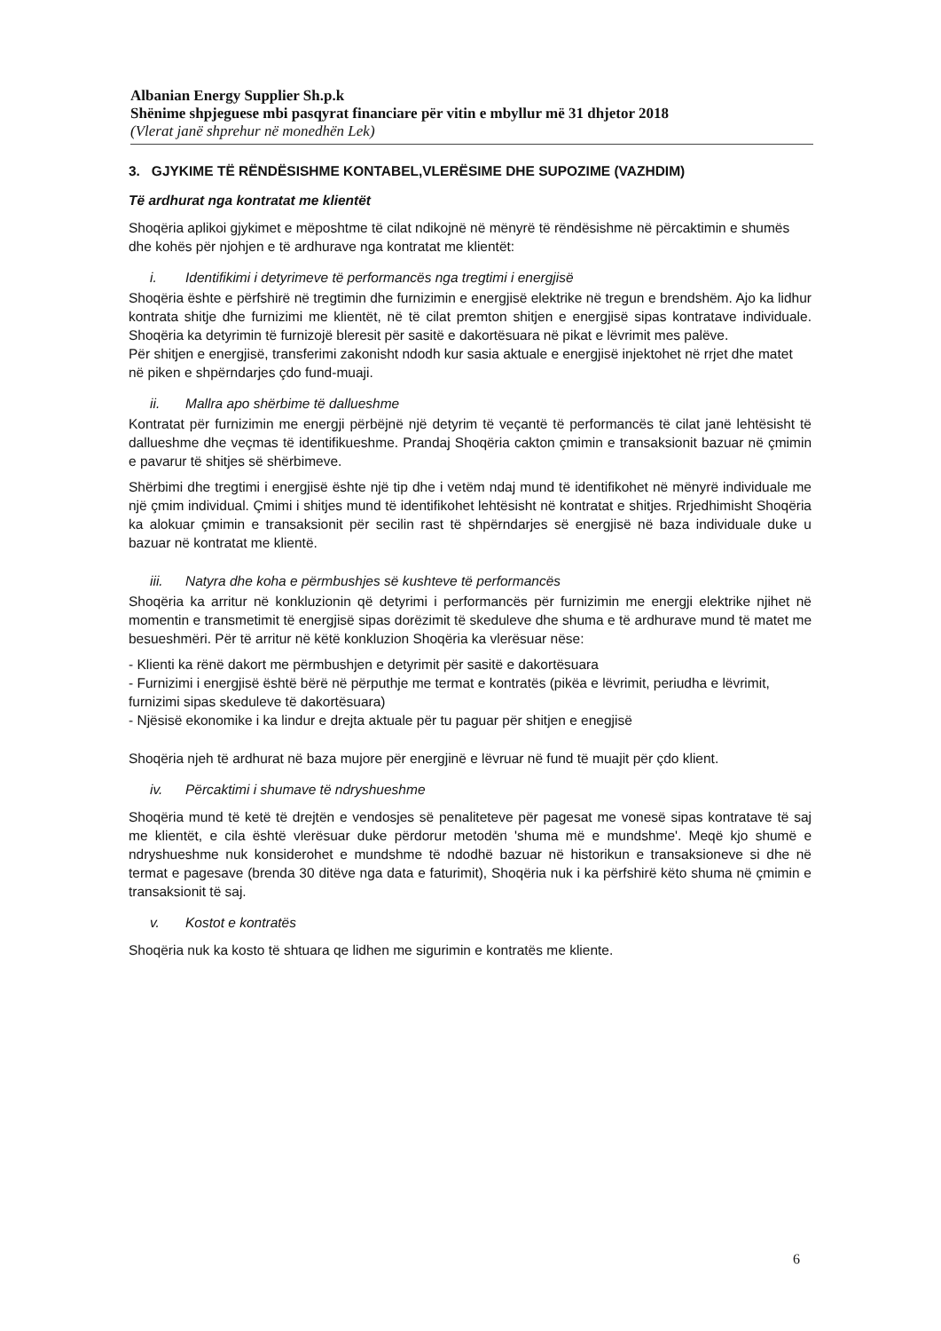Albanian Energy Supplier Sh.p.k
Shënime shpjeguese mbi pasqyrat financiare për vitin e mbyllur më 31 dhjetor 2018
(Vlerat janë shprehur në monedhën Lek)
3. GJYKIME TË RËNDËSISHME KONTABEL,VLERËSIME DHE SUPOZIME (VAZHDIM)
Të ardhurat nga kontratat me klientët
Shoqëria aplikoi gjykimet e mëposhtme të cilat ndikojnë në mënyrë të rëndësishme në përcaktimin e shumës dhe kohës për njohjen e të ardhurave nga kontratat me klientët:
i. Identifikimi i detyrimeve të performancës nga tregtimi i energjisë
Shoqëria ështe e përfshirë në tregtimin dhe furnizimin e energjisë elektrike në tregun e brendshëm. Ajo ka lidhur kontrata shitje dhe furnizimi me klientët, në të cilat premton shitjen e energjisë sipas kontratave individuale. Shoqëria ka detyrimin të furnizojë bleresit për sasitë e dakortësuara në pikat e lëvrimit mes palëve.
Për shitjen e energjisë, transferimi zakonisht ndodh kur sasia aktuale e energjisë injektohet në rrjet dhe matet në piken e shpërndarjes çdo fund-muaji.
ii. Mallra apo shërbime të dallueshme
Kontratat për furnizimin me energji përbëjnë një detyrim të veçantë të performancës të cilat janë lehtësisht të dallueshme dhe veçmas të identifikueshme. Prandaj Shoqëria cakton çmimin e transaksionit bazuar në çmimin e pavarur të shitjes së shërbimeve.
Shërbimi dhe tregtimi i energjisë ështe një tip dhe i vetëm ndaj mund të identifikohet në mënyrë individuale me një çmim individual. Çmimi i shitjes mund të identifikohet lehtësisht në kontratat e shitjes. Rrjedhimisht Shoqëria ka alokuar çmimin e transaksionit për secilin rast të shpërndarjes së energjisë në baza individuale duke u bazuar në kontratat me klientë.
iii. Natyra dhe koha e përmbushjes së kushteve të performancës
Shoqëria ka arritur në konkluzionin që detyrimi i performancës për furnizimin me energji elektrike njihet në momentin e transmetimit të energjisë sipas dorëzimit të skeduleve dhe shuma e të ardhurave mund të matet me besueshmëri. Për të arritur në këtë konkluzion Shoqëria ka vlerësuar nëse:
- Klienti ka rënë dakort me përmbushjen e detyrimit për sasitë e dakortësuara
- Furnizimi i energjisë është bërë në përputhje me termat e kontratës (pikëa e lëvrimit, periudha e lëvrimit, furnizimi sipas skeduleve të dakortësuara)
- Njësisë ekonomike i ka lindur e drejta aktuale për tu paguar për shitjen e enegjisë
Shoqëria njeh të ardhurat në baza mujore për energjinë e lëvruar në fund të muajit për çdo klient.
iv. Përcaktimi i shumave të ndryshueshme
Shoqëria mund të ketë të drejtën e vendosjes së penaliteteve për pagesat me vonesë sipas kontratave të saj me klientët, e cila është vlerësuar duke përdorur metodën 'shuma më e mundshme'. Meqë kjo shumë e ndryshueshme nuk konsiderohet e mundshme të ndodhë bazuar në historikun e transaksioneve si dhe në termat e pagesave (brenda 30 ditëve nga data e faturimit), Shoqëria nuk i ka përfshirë këto shuma në çmimin e transaksionit të saj.
v. Kostot e kontratës
Shoqëria nuk ka kosto të shtuara qe lidhen me sigurimin e kontratës me kliente.
6